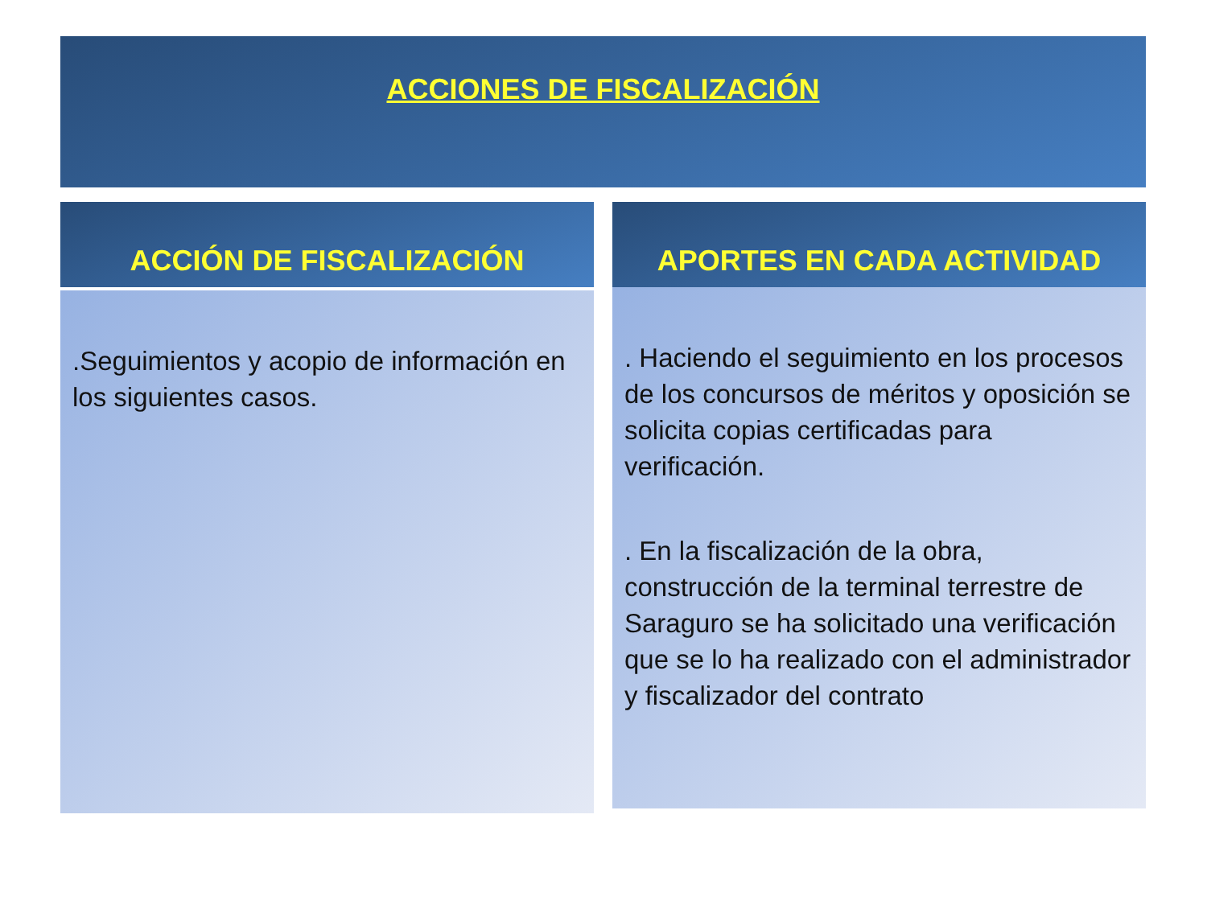ACCIONES DE FISCALIZACIÓN
ACCIÓN DE FISCALIZACIÓN
.Seguimientos y acopio de información en los siguientes casos.
APORTES EN CADA ACTIVIDAD
. Haciendo el seguimiento en los procesos de los concursos de méritos y oposición se solicita copias certificadas para verificación.
. En la fiscalización de la obra, construcción de la terminal terrestre de Saraguro se ha solicitado una verificación que se lo ha realizado con el administrador y fiscalizador del contrato